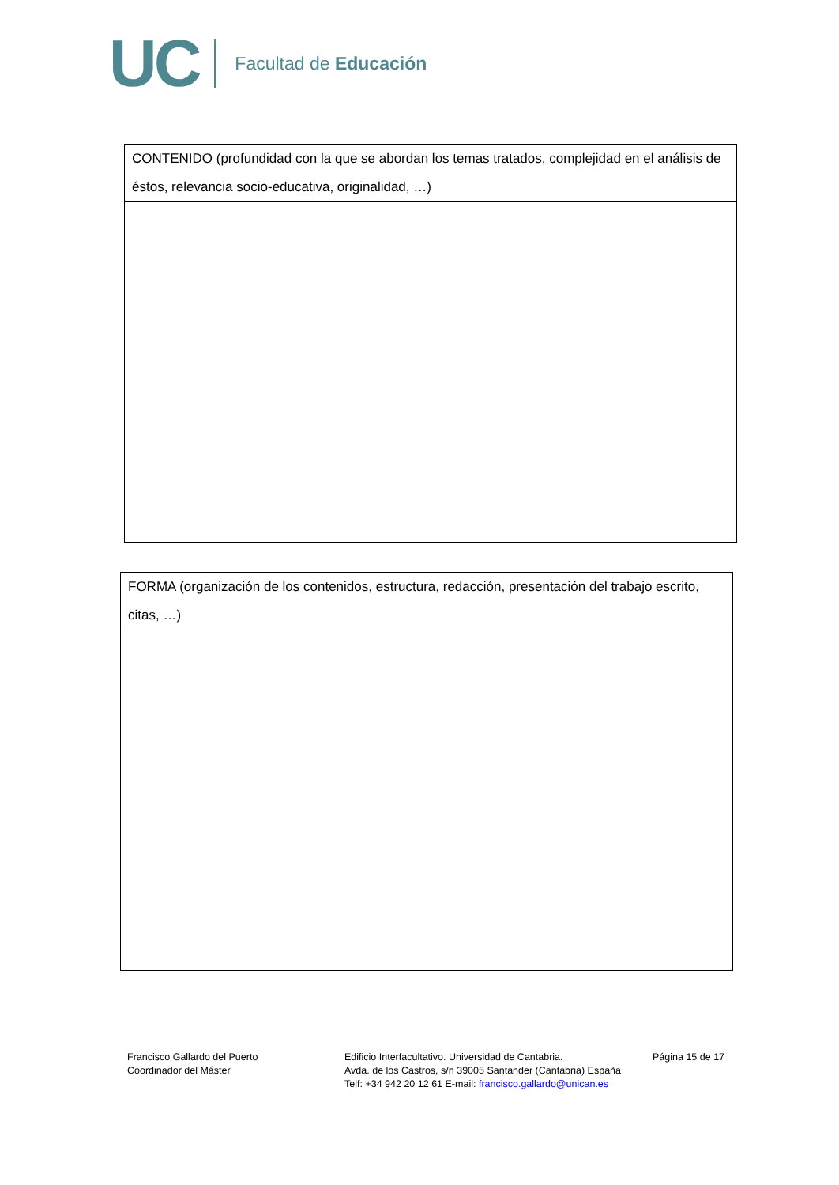UC Facultad de Educación
| CONTENIDO (profundidad con la que se abordan los temas tratados, complejidad en el análisis de éstos, relevancia socio-educativa, originalidad, …) |
| FORMA (organización de los contenidos, estructura, redacción, presentación del trabajo escrito, citas, …) |
Francisco Gallardo del Puerto
Coordinador del Máster
Edificio Interfacultativo. Universidad de Cantabria.
Avda. de los Castros, s/n 39005 Santander (Cantabria) España
Telf: +34 942 20 12 61 E-mail: francisco.gallardo@unican.es
Página 15 de 17